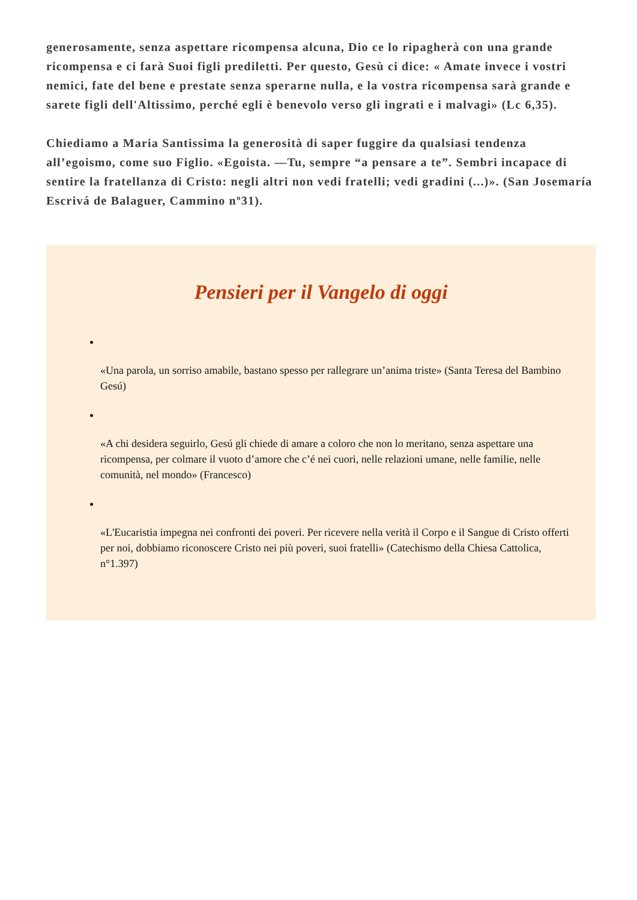generosamente, senza aspettare ricompensa alcuna, Dio ce lo ripagherà con una grande ricompensa e ci farà Suoi figli prediletti. Per questo, Gesù ci dice: « Amate invece i vostri nemici, fate del bene e prestate senza sperarne nulla, e la vostra ricompensa sarà grande e sarete figli dell'Altissimo, perché egli è benevolo verso gli ingrati e i malvagi» (Lc 6,35).
Chiediamo a Maria Santissima la generosità di saper fuggire da qualsiasi tendenza all’egoismo, come suo Figlio. «Egoista. —Tu, sempre “a pensare a te”. Sembri incapace di sentire la fratellanza di Cristo: negli altri non vedi fratelli; vedi gradini (...)». (San Josemaría Escrivá de Balaguer, Cammino nº31).
Pensieri per il Vangelo di oggi
«Una parola, un sorriso amabile, bastano spesso per rallegrare un’anima triste» (Santa Teresa del Bambino Gesú)
«A chi desidera seguirlo, Gesú gli chiede di amare a coloro che non lo meritano, senza aspettare una ricompensa, per colmare il vuoto d’amore che c’é nei cuori, nelle relazioni umane, nelle familie, nelle comunità, nel mondo» (Francesco)
«L'Eucaristia impegna nei confronti dei poveri. Per ricevere nella verità il Corpo e il Sangue di Cristo offerti per noi, dobbiamo riconoscere Cristo nei più poveri, suoi fratelli» (Catechismo della Chiesa Cattolica, n°1.397)